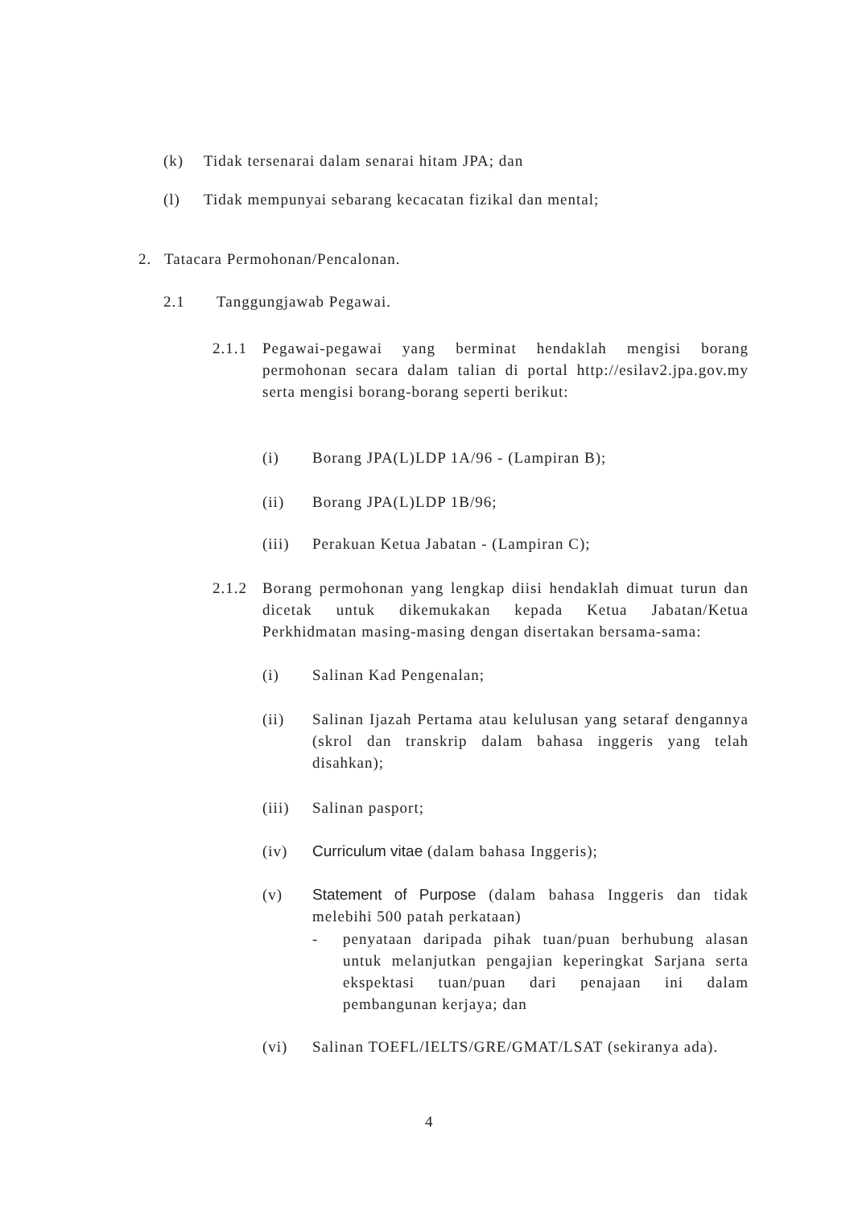(k) Tidak tersenarai dalam senarai hitam JPA; dan
(l) Tidak mempunyai sebarang kecacatan fizikal dan mental;
2. Tatacara Permohonan/Pencalonan.
2.1 Tanggungjawab Pegawai.
2.1.1 Pegawai-pegawai yang berminat hendaklah mengisi borang permohonan secara dalam talian di portal http://esilav2.jpa.gov.my serta mengisi borang-borang seperti berikut:
(i) Borang JPA(L)LDP 1A/96 - (Lampiran B);
(ii) Borang JPA(L)LDP 1B/96;
(iii) Perakuan Ketua Jabatan - (Lampiran C);
2.1.2 Borang permohonan yang lengkap diisi hendaklah dimuat turun dan dicetak untuk dikemukakan kepada Ketua Jabatan/Ketua Perkhidmatan masing-masing dengan disertakan bersama-sama:
(i) Salinan Kad Pengenalan;
(ii) Salinan Ijazah Pertama atau kelulusan yang setaraf dengannya (skrol dan transkrip dalam bahasa inggeris yang telah disahkan);
(iii) Salinan pasport;
(iv) Curriculum vitae (dalam bahasa Inggeris);
(v) Statement of Purpose (dalam bahasa Inggeris dan tidak melebihi 500 patah perkataan)
- penyataan daripada pihak tuan/puan berhubung alasan untuk melanjutkan pengajian keperingkat Sarjana serta ekspektasi tuan/puan dari penajaan ini dalam pembangunan kerjaya; dan
(vi) Salinan TOEFL/IELTS/GRE/GMAT/LSAT (sekiranya ada).
4